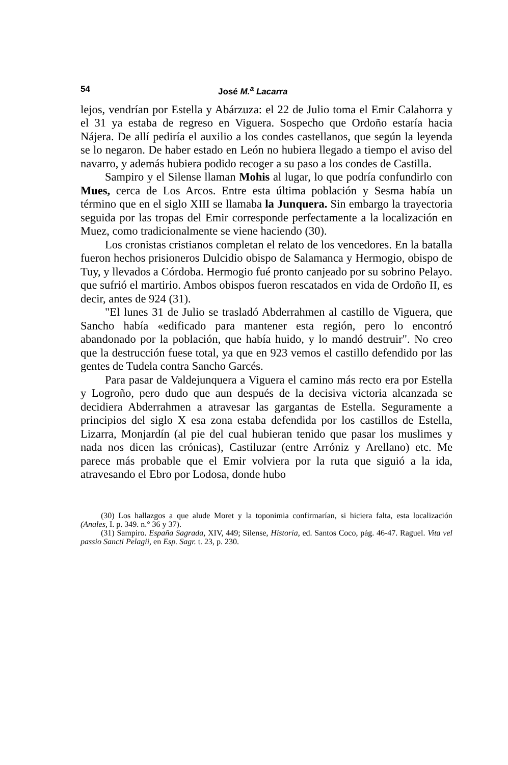54 José M.<sup>a</sup> Lacarra
lejos, vendrían por Estella y Abárzuza: el 22 de Julio toma el Emir Calahorra y el 31 ya estaba de regreso en Viguera. Sospecho que Ordoño estaría hacia Nájera. De allí pediría el auxilio a los condes castellanos, que según la leyenda se lo negaron. De haber estado en León no hubiera llegado a tiempo el aviso del navarro, y además hubiera podido recoger a su paso a los condes de Castilla.
Sampiro y el Silense llaman Mohis al lugar, lo que podría confundirlo con Mues, cerca de Los Arcos. Entre esta última población y Sesma había un término que en el siglo XIII se llamaba la Junquera. Sin embargo la trayectoria seguida por las tropas del Emir corresponde perfectamente a la localización en Muez, como tradicionalmente se viene haciendo (30).
Los cronistas cristianos completan el relato de los vencedores. En la batalla fueron hechos prisioneros Dulcidio obispo de Salamanca y Hermogio, obispo de Tuy, y llevados a Córdoba. Hermogio fué pronto canjeado por su sobrino Pelayo. que sufrió el martirio. Ambos obispos fueron rescatados en vida de Ordoño II, es decir, antes de 924 (31).
"El lunes 31 de Julio se trasladó Abderrahmen al castillo de Viguera, que Sancho había «edificado para mantener esta región, pero lo encontró abandonado por la población, que había huido, y lo mandó destruir". No creo que la destrucción fuese total, ya que en 923 vemos el castillo defendido por las gentes de Tudela contra Sancho Garcés.
Para pasar de Valdejunquera a Viguera el camino más recto era por Estella y Logroño, pero dudo que aun después de la decisiva victoria alcanzada se decidiera Abderrahmen a atravesar las gargantas de Estella. Seguramente a principios del siglo X esa zona estaba defendida por los castillos de Estella, Lizarra, Monjardín (al pie del cual hubieran tenido que pasar los muslimes y nada nos dicen las crónicas), Castiluzar (entre Arróniz y Arellano) etc. Me parece más probable que el Emir volviera por la ruta que siguió a la ida, atravesando el Ebro por Lodosa, donde hubo
(30) Los hallazgos a que alude Moret y la toponimia confirmarían, si hiciera falta, esta localización (Anales, I. p. 349. n.° 36 y 37).
(31) Sampiro. España Sagrada, XIV, 449; Silense, Historia, ed. Santos Coco, pág. 46-47. Raguel. Vita vel passio Sancti Pelagii, en Esp. Sagr. t. 23, p. 230.